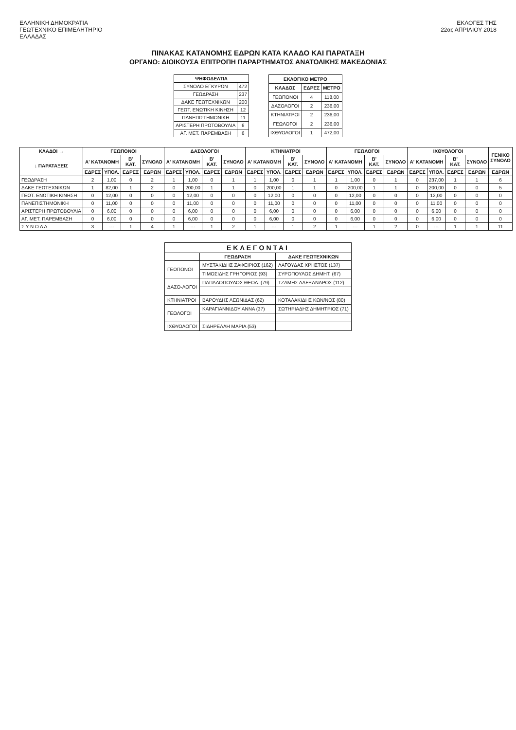ΕΛΛΗΝΙΚΗ ΔΗΜΟΚΡΑΤΙΑ
ΓΕΩΤΕΧΝΙΚΟ ΕΠΙΜΕΛΗΤΗΡΙΟ
ΕΛΛΑΔΑΣ
ΕΚΛΟΓΕΣ ΤΗΣ
22ας ΑΠΡΙΛΙΟΥ 2018
ΠΙΝΑΚΑΣ ΚΑΤΑΝΟΜΗΣ ΕΔΡΩΝ ΚΑΤΑ ΚΛΑΔΟ ΚΑΙ ΠΑΡΑΤΑΞΗ
ΟΡΓΑΝΟ: ΔΙΟΙΚΟΥΣΑ ΕΠΙΤΡΟΠΗ ΠΑΡΑΡΤΗΜΑΤΟΣ ΑΝΑΤΟΛΙΚΗΣ ΜΑΚΕΔΟΝΙΑΣ
| ΨΗΦΟΔΕΛΤΙΑ | |
| --- | --- |
| ΣΥΝΟΛΟ ΕΓΚΥΡΩΝ | 472 |
| ΓΕΩΔΡΑΣΗ | 237 |
| ΔΑΚΕ ΓΕΩΤΕΧΝΙΚΩΝ | 200 |
| ΓΕΩΤ. ΕΝΩΤΙΚΗ ΚΙΝΗΣΗ | 12 |
| ΠΑΝΕΠΙΣΤΗΜΟΝΙΚΗ | 11 |
| ΑΡΙΣΤΕΡΗ ΠΡΩΤΟΒΟΥΛΙΑ | 6 |
| ΑΓ. ΜΕΤ. ΠΑΡΕΜΒΑΣΗ | 6 |
| ΕΚΛΟΓΙΚΟ ΜΕΤΡΟ | | |
| --- | --- | --- |
| ΚΛΑΔΟΣ | ΕΔΡΕΣ | ΜΕΤΡΟ |
| ΓΕΩΠΟΝΟΙ | 4 | 118,00 |
| ΔΑΣΟΛΟΓΟΙ | 2 | 236,00 |
| ΚΤΗΝΙΑΤΡΟΙ | 2 | 236,00 |
| ΓΕΩΛΟΓΟΙ | 2 | 236,00 |
| ΙΧΘΥΟΛΟΓΟΙ | 1 | 472,00 |
| ΚΛΑΔΟΙ → | ΓΕΩΠΟΝΟΙ | | | | ΔΑΣΟΛΟΓΟΙ | | | | ΚΤΗΝΙΑΤΡΟΙ | | | | ΓΕΩΛΟΓΟΙ | | | | ΙΧΘΥΟΛΟΓΟΙ | | | | ΓΕΝΙΚΟ ΣΥΝΟΛΟ |
| --- | --- | --- | --- | --- | --- | --- | --- | --- | --- | --- | --- | --- | --- | --- | --- | --- | --- | --- | --- | --- | --- |
| ↓ ΠΑΡΑΤΑΞΕΙΣ | Α' ΚΑΤΑΝΟΜΗ | | Β' ΚΑΤ. | ΣΥΝΟΛΟ | Α' ΚΑΤΑΝΟΜΗ | | Β' ΚΑΤ. | ΣΥΝΟΛΟ | Α' ΚΑΤΑΝΟΜΗ | | Β' ΚΑΤ. | ΣΥΝΟΛΟ | Α' ΚΑΤΑΝΟΜΗ | | Β' ΚΑΤ. | ΣΥΝΟΛΟ | Α' ΚΑΤΑΝΟΜΗ | | Β' ΚΑΤ. | ΣΥΝΟΛΟ | |
| | ΕΔΡΕΣ | ΥΠΟΛ. | ΕΔΡΕΣ | ΕΔΡΩΝ | ΕΔΡΕΣ | ΥΠΟΛ. | ΕΔΡΕΣ | ΕΔΡΩΝ | ΕΔΡΕΣ | ΥΠΟΛ. | ΕΔΡΕΣ | ΕΔΡΩΝ | ΕΔΡΕΣ | ΥΠΟΛ. | ΕΔΡΕΣ | ΕΔΡΩΝ | ΕΔΡΕΣ | ΥΠΟΛ. | ΕΔΡΕΣ | ΕΔΡΩΝ | ΕΔΡΩΝ |
| ΓΕΩΔΡΑΣΗ | 2 | 1,00 | 0 | 2 | 1 | 1,00 | 0 | 1 | 1 | 1,00 | 0 | 1 | 1 | 1,00 | 0 | 1 | 0 | 237,00 | 1 | 1 | 6 |
| ΔΑΚΕ ΓΕΩΤΕΧΝΙΚΩΝ | 1 | 82,00 | 1 | 2 | 0 | 200,00 | 1 | 1 | 0 | 200,00 | 1 | 1 | 0 | 200,00 | 1 | 1 | 0 | 200,00 | 0 | 0 | 5 |
| ΓΕΩΤ. ΕΝΩΤΙΚΗ ΚΙΝΗΣΗ | 0 | 12,00 | 0 | 0 | 0 | 12,00 | 0 | 0 | 0 | 12,00 | 0 | 0 | 0 | 12,00 | 0 | 0 | 0 | 12,00 | 0 | 0 | 0 |
| ΠΑΝΕΠΙΣΤΗΜΟΝΙΚΗ | 0 | 11,00 | 0 | 0 | 0 | 11,00 | 0 | 0 | 0 | 11,00 | 0 | 0 | 0 | 11,00 | 0 | 0 | 0 | 11,00 | 0 | 0 | 0 |
| ΑΡΙΣΤΕΡΗ ΠΡΩΤΟΒΟΥΛΙΑ | 0 | 6,00 | 0 | 0 | 0 | 6,00 | 0 | 0 | 0 | 6,00 | 0 | 0 | 0 | 6,00 | 0 | 0 | 0 | 6,00 | 0 | 0 | 0 |
| ΑΓ. ΜΕΤ. ΠΑΡΕΜΒΑΣΗ | 0 | 6,00 | 0 | 0 | 0 | 6,00 | 0 | 0 | 0 | 6,00 | 0 | 0 | 0 | 6,00 | 0 | 0 | 0 | 6,00 | 0 | 0 | 0 |
| Σ Υ Ν Ο Λ Α | 3 | --- | 1 | 4 | 1 | --- | 1 | 2 | 1 | --- | 1 | 2 | 1 | --- | 1 | 2 | 0 | --- | 1 | 1 | 11 |
| ΕΚΛΕΓΟΝΤΑΙ | | |
| --- | --- | --- |
| | ΓΕΩΔΡΑΣΗ | ΔΑΚΕ ΓΕΩΤΕΧΝΙΚΩΝ |
| ΓΕΩΠΟΝΟΙ | ΜΥΣΤΑΚΙΔΗΣ ΖΑΦΕΙΡΙΟΣ (162) | ΛΑΓΟΥΔΑΣ ΧΡΗΣΤΟΣ (137) |
| | ΤΙΜΟΣΙΔΗΣ ΓΡΗΓΟΡΙΟΣ (93) | ΣΥΡΟΠΟΥΛΟΣ ΔΗΜΗΤ. (67) |
| ΔΑΣΟ-ΛΟΓΟΙ | ΠΑΠΑΔΟΠΟΥΛΟΣ ΘΕΟΔ. (79) | ΤΖΑΜΗΣ ΑΛΕΞΑΝΔΡΟΣ (112) |
| ΚΤΗΝΙΑΤΡΟΙ | ΒΑΡΟΥΔΗΣ ΛΕΩΝΙΔΑΣ (62) | ΚΟΤΑΛΑΚΙΔΗΣ ΚΩΝ/ΝΟΣ (80) |
| ΓΕΩΛΟΓΟΙ | ΚΑΡΑΓΙΑΝΝΙΔΟΥ ΑΝΝΑ (37) | ΣΩΤΗΡΙΑΔΗΣ ΔΗΜΗΤΡΙΟΣ (71) |
| ΙΧΘΥΟΛΟΓΟΙ | ΣΙΔΗΡΕΛΛΗ ΜΑΡΙΑ (53) | |